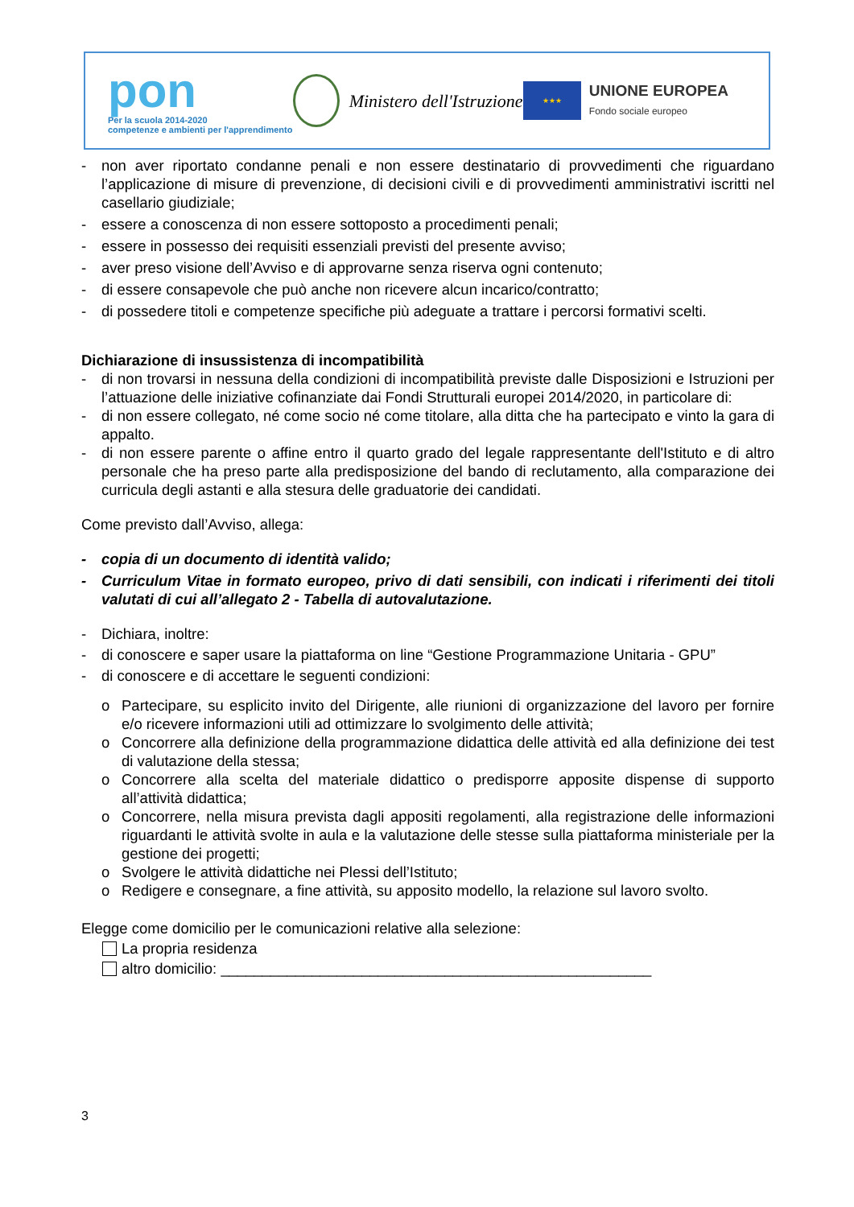pon
Per la scuola 2014-2020
competenze e ambienti per l'apprendimento
Ministero dell'Istruzione
★★★
UNIONE EUROPEA
Fondo sociale europeo
- non aver riportato condanne penali e non essere destinatario di provvedimenti che riguardano l’applicazione di misure di prevenzione, di decisioni civili e di provvedimenti amministrativi iscritti nel casellario giudiziale;
- essere a conoscenza di non essere sottoposto a procedimenti penali;
- essere in possesso dei requisiti essenziali previsti del presente avviso;
- aver preso visione dell’Avviso e di approvarne senza riserva ogni contenuto;
- di essere consapevole che può anche non ricevere alcun incarico/contratto;
- di possedere titoli e competenze specifiche più adeguate a trattare i percorsi formativi scelti.
Dichiarazione di insussistenza di incompatibilità
- di non trovarsi in nessuna della condizioni di incompatibilità previste dalle Disposizioni e Istruzioni per l’attuazione delle iniziative cofinanziate dai Fondi Strutturali europei 2014/2020, in particolare di:
- di non essere collegato, né come socio né come titolare, alla ditta che ha partecipato e vinto la gara di appalto.
- di non essere parente o affine entro il quarto grado del legale rappresentante dell'Istituto e di altro personale che ha preso parte alla predisposizione del bando di reclutamento, alla comparazione dei curricula degli astanti e alla stesura delle graduatorie dei candidati.
Come previsto dall’Avviso, allega:
- copia di un documento di identità valido;
- Curriculum Vitae in formato europeo, privo di dati sensibili, con indicati i riferimenti dei titoli valutati di cui all’allegato 2 - Tabella di autovalutazione.
- Dichiara, inoltre:
- di conoscere e saper usare la piattaforma on line “Gestione Programmazione Unitaria - GPU”
- di conoscere e di accettare le seguenti condizioni:
o Partecipare, su esplicito invito del Dirigente, alle riunioni di organizzazione del lavoro per fornire e/o ricevere informazioni utili ad ottimizzare lo svolgimento delle attività;
o Concorrere alla definizione della programmazione didattica delle attività ed alla definizione dei test di valutazione della stessa;
o Concorrere alla scelta del materiale didattico o predisporre apposite dispense di supporto all’attività didattica;
o Concorrere, nella misura prevista dagli appositi regolamenti, alla registrazione delle informazioni riguardanti le attività svolte in aula e la valutazione delle stesse sulla piattaforma ministeriale per la gestione dei progetti;
o Svolgere le attività didattiche nei Plessi dell’Istituto;
o Redigere e consegnare, a fine attività, su apposito modello, la relazione sul lavoro svolto.
Elegge come domicilio per le comunicazioni relative alla selezione:
La propria residenza
altro domicilio: ____________________________________________________
3